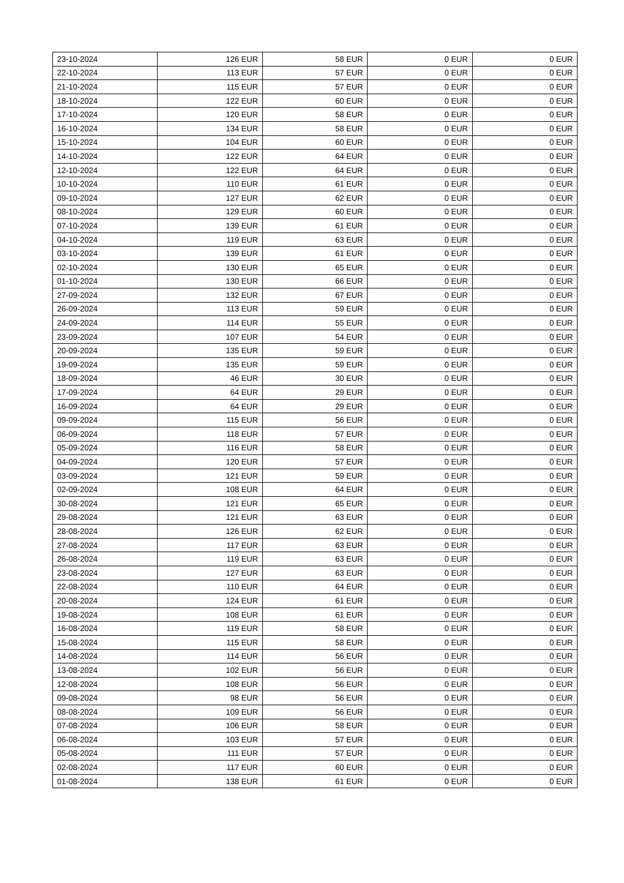| 23-10-2024 | 126 EUR | 58 EUR | 0 EUR | 0 EUR |
| 22-10-2024 | 113 EUR | 57 EUR | 0 EUR | 0 EUR |
| 21-10-2024 | 115 EUR | 57 EUR | 0 EUR | 0 EUR |
| 18-10-2024 | 122 EUR | 60 EUR | 0 EUR | 0 EUR |
| 17-10-2024 | 120 EUR | 58 EUR | 0 EUR | 0 EUR |
| 16-10-2024 | 134 EUR | 58 EUR | 0 EUR | 0 EUR |
| 15-10-2024 | 104 EUR | 60 EUR | 0 EUR | 0 EUR |
| 14-10-2024 | 122 EUR | 64 EUR | 0 EUR | 0 EUR |
| 12-10-2024 | 122 EUR | 64 EUR | 0 EUR | 0 EUR |
| 10-10-2024 | 110 EUR | 61 EUR | 0 EUR | 0 EUR |
| 09-10-2024 | 127 EUR | 62 EUR | 0 EUR | 0 EUR |
| 08-10-2024 | 129 EUR | 60 EUR | 0 EUR | 0 EUR |
| 07-10-2024 | 139 EUR | 61 EUR | 0 EUR | 0 EUR |
| 04-10-2024 | 119 EUR | 63 EUR | 0 EUR | 0 EUR |
| 03-10-2024 | 139 EUR | 61 EUR | 0 EUR | 0 EUR |
| 02-10-2024 | 130 EUR | 65 EUR | 0 EUR | 0 EUR |
| 01-10-2024 | 130 EUR | 66 EUR | 0 EUR | 0 EUR |
| 27-09-2024 | 132 EUR | 67 EUR | 0 EUR | 0 EUR |
| 26-09-2024 | 113 EUR | 59 EUR | 0 EUR | 0 EUR |
| 24-09-2024 | 114 EUR | 55 EUR | 0 EUR | 0 EUR |
| 23-09-2024 | 107 EUR | 54 EUR | 0 EUR | 0 EUR |
| 20-09-2024 | 135 EUR | 59 EUR | 0 EUR | 0 EUR |
| 19-09-2024 | 135 EUR | 59 EUR | 0 EUR | 0 EUR |
| 18-09-2024 | 46 EUR | 30 EUR | 0 EUR | 0 EUR |
| 17-09-2024 | 64 EUR | 29 EUR | 0 EUR | 0 EUR |
| 16-09-2024 | 64 EUR | 29 EUR | 0 EUR | 0 EUR |
| 09-09-2024 | 115 EUR | 56 EUR | 0 EUR | 0 EUR |
| 06-09-2024 | 118 EUR | 57 EUR | 0 EUR | 0 EUR |
| 05-09-2024 | 116 EUR | 58 EUR | 0 EUR | 0 EUR |
| 04-09-2024 | 120 EUR | 57 EUR | 0 EUR | 0 EUR |
| 03-09-2024 | 121 EUR | 59 EUR | 0 EUR | 0 EUR |
| 02-09-2024 | 108 EUR | 64 EUR | 0 EUR | 0 EUR |
| 30-08-2024 | 121 EUR | 65 EUR | 0 EUR | 0 EUR |
| 29-08-2024 | 121 EUR | 63 EUR | 0 EUR | 0 EUR |
| 28-08-2024 | 126 EUR | 62 EUR | 0 EUR | 0 EUR |
| 27-08-2024 | 117 EUR | 63 EUR | 0 EUR | 0 EUR |
| 26-08-2024 | 119 EUR | 63 EUR | 0 EUR | 0 EUR |
| 23-08-2024 | 127 EUR | 63 EUR | 0 EUR | 0 EUR |
| 22-08-2024 | 110 EUR | 64 EUR | 0 EUR | 0 EUR |
| 20-08-2024 | 124 EUR | 61 EUR | 0 EUR | 0 EUR |
| 19-08-2024 | 108 EUR | 61 EUR | 0 EUR | 0 EUR |
| 16-08-2024 | 119 EUR | 58 EUR | 0 EUR | 0 EUR |
| 15-08-2024 | 115 EUR | 58 EUR | 0 EUR | 0 EUR |
| 14-08-2024 | 114 EUR | 56 EUR | 0 EUR | 0 EUR |
| 13-08-2024 | 102 EUR | 56 EUR | 0 EUR | 0 EUR |
| 12-08-2024 | 108 EUR | 56 EUR | 0 EUR | 0 EUR |
| 09-08-2024 | 98 EUR | 56 EUR | 0 EUR | 0 EUR |
| 08-08-2024 | 109 EUR | 56 EUR | 0 EUR | 0 EUR |
| 07-08-2024 | 106 EUR | 58 EUR | 0 EUR | 0 EUR |
| 06-08-2024 | 103 EUR | 57 EUR | 0 EUR | 0 EUR |
| 05-08-2024 | 111 EUR | 57 EUR | 0 EUR | 0 EUR |
| 02-08-2024 | 117 EUR | 60 EUR | 0 EUR | 0 EUR |
| 01-08-2024 | 138 EUR | 61 EUR | 0 EUR | 0 EUR |